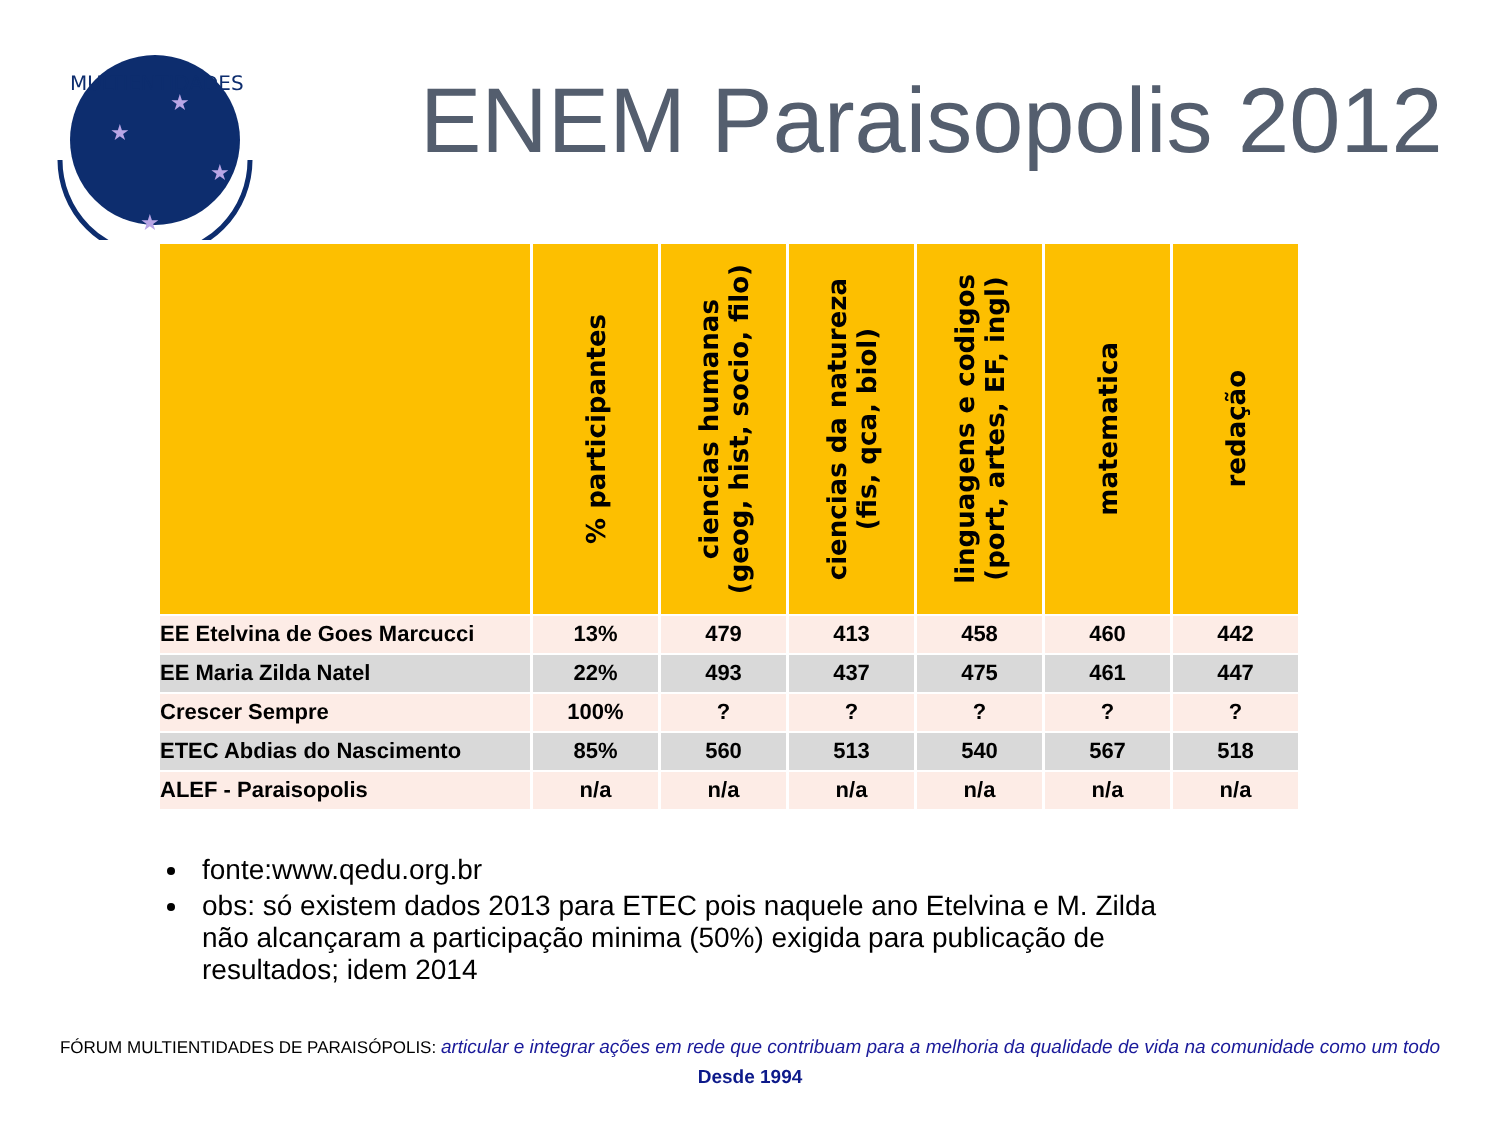MULTIENTIDADES
★
★
★
★
ENEM Paraisopolis 2012
| | % participantes | ciencias humanas (geog, hist, socio, filo) | ciencias da natureza (fis, qca, biol) | linguagens e codigos (port, artes, EF, ingl) | matematica | redação |
| --- | --- | --- | --- | --- | --- | --- |
| EE Etelvina de Goes Marcucci | 13% | 479 | 413 | 458 | 460 | 442 |
| EE Maria Zilda Natel | 22% | 493 | 437 | 475 | 461 | 447 |
| Crescer Sempre | 100% | ? | ? | ? | ? | ? |
| ETEC Abdias do Nascimento | 85% | 560 | 513 | 540 | 567 | 518 |
| ALEF - Paraisopolis | n/a | n/a | n/a | n/a | n/a | n/a |
fonte:www.qedu.org.br
obs: só existem dados 2013 para ETEC pois naquele ano Etelvina e M. Zilda não alcançaram a participação minima (50%) exigida para publicação de resultados; idem 2014
FÓRUM MULTIENTIDADES DE PARAISÓPOLIS: articular e integrar ações em rede que contribuam para a melhoria da qualidade de vida na comunidade como um todo
Desde 1994